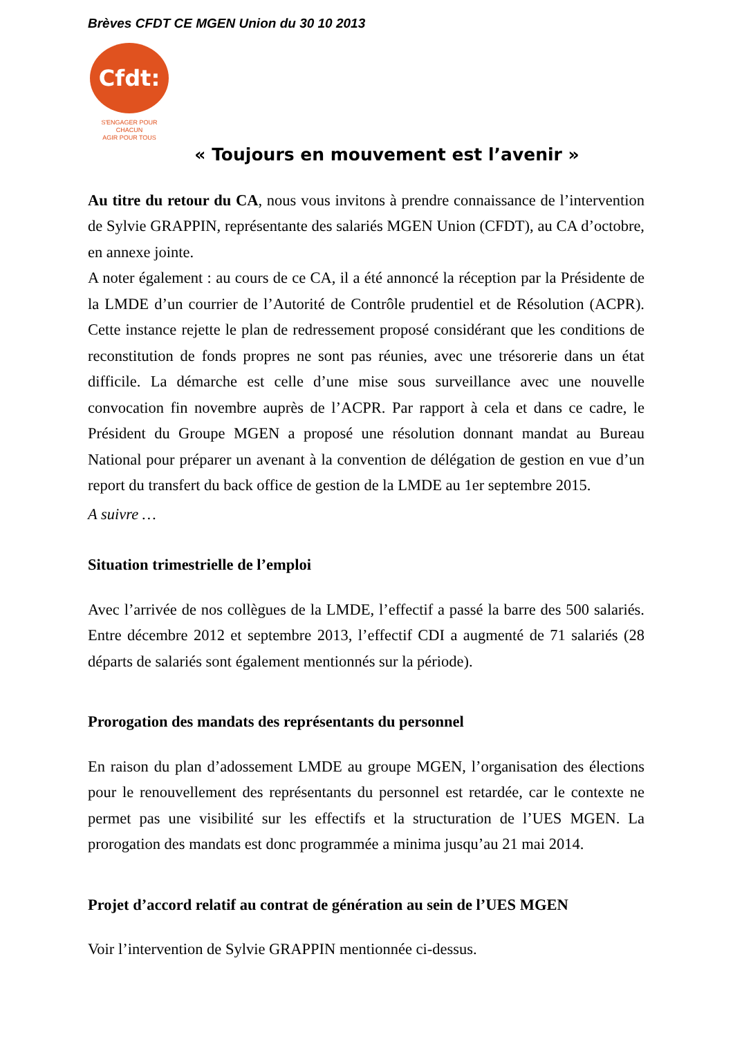Brèves CFDT CE MGEN Union du 30 10 2013
Cfdt:
S'ENGAGER POUR CHACUN
AGIR POUR TOUS
« Toujours en mouvement est l’avenir »
Au titre du retour du CA, nous vous invitons à prendre connaissance de l’intervention de Sylvie GRAPPIN, représentante des salariés MGEN Union (CFDT), au CA d’octobre, en annexe jointe.
A noter également : au cours de ce CA, il a été annoncé la réception par la Présidente de la LMDE d’un courrier de l’Autorité de Contrôle prudentiel et de Résolution (ACPR). Cette instance rejette le plan de redressement proposé considérant que les conditions de reconstitution de fonds propres ne sont pas réunies, avec une trésorerie dans un état difficile. La démarche est celle d’une mise sous surveillance avec une nouvelle convocation fin novembre auprès de l’ACPR. Par rapport à cela et dans ce cadre, le Président du Groupe MGEN a proposé une résolution donnant mandat au Bureau National pour préparer un avenant à la convention de délégation de gestion en vue d’un report du transfert du back office de gestion de la LMDE au 1er septembre 2015.
A suivre …
Situation trimestrielle de l’emploi
Avec l’arrivée de nos collègues de la LMDE, l’effectif a passé la barre des 500 salariés. Entre décembre 2012 et septembre 2013, l’effectif CDI a augmenté de 71 salariés (28 départs de salariés sont également mentionnés sur la période).
Prorogation des mandats des représentants du personnel
En raison du plan d’adossement LMDE au groupe MGEN, l’organisation des élections pour le renouvellement des représentants du personnel est retardée, car le contexte ne permet pas une visibilité sur les effectifs et la structuration de l’UES MGEN. La prorogation des mandats est donc programmée a minima jusqu’au 21 mai 2014.
Projet d’accord relatif au contrat de génération au sein de l’UES MGEN
Voir l’intervention de Sylvie GRAPPIN mentionnée ci-dessus.